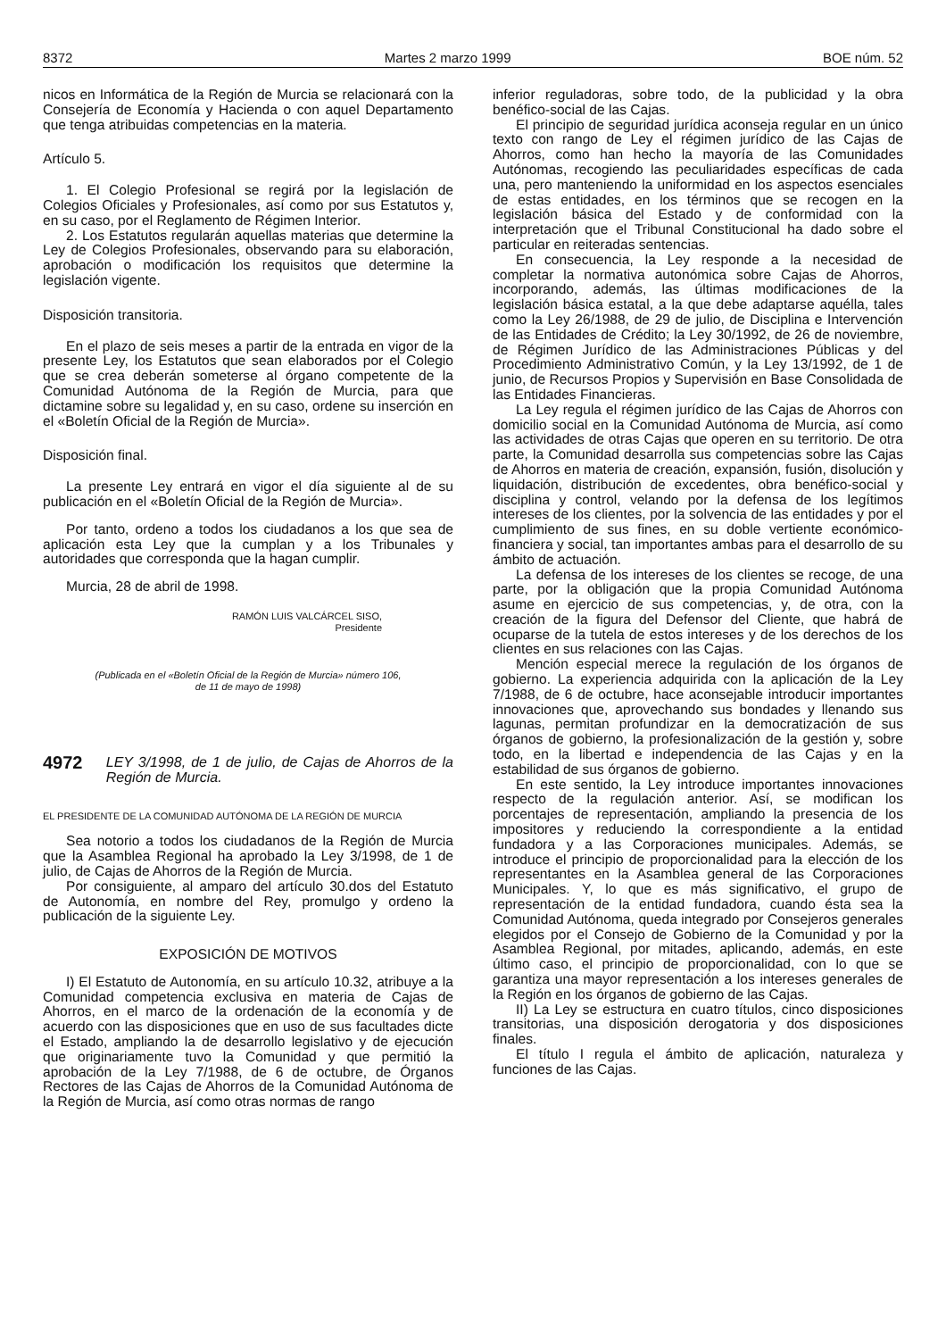8372 Martes 2 marzo 1999 BOE núm. 52
nicos en Informática de la Región de Murcia se relacionará con la Consejería de Economía y Hacienda o con aquel Departamento que tenga atribuidas competencias en la materia.
Artículo 5.
1. El Colegio Profesional se regirá por la legislación de Colegios Oficiales y Profesionales, así como por sus Estatutos y, en su caso, por el Reglamento de Régimen Interior.
2. Los Estatutos regularán aquellas materias que determine la Ley de Colegios Profesionales, observando para su elaboración, aprobación o modificación los requisitos que determine la legislación vigente.
Disposición transitoria.
En el plazo de seis meses a partir de la entrada en vigor de la presente Ley, los Estatutos que sean elaborados por el Colegio que se crea deberán someterse al órgano competente de la Comunidad Autónoma de la Región de Murcia, para que dictamine sobre su legalidad y, en su caso, ordene su inserción en el «Boletín Oficial de la Región de Murcia».
Disposición final.
La presente Ley entrará en vigor el día siguiente al de su publicación en el «Boletín Oficial de la Región de Murcia».
Por tanto, ordeno a todos los ciudadanos a los que sea de aplicación esta Ley que la cumplan y a los Tribunales y autoridades que corresponda que la hagan cumplir.
Murcia, 28 de abril de 1998.
RAMÓN LUIS VALCÁRCEL SISO,
Presidente
(Publicada en el «Boletín Oficial de la Región de Murcia» número 106,
de 11 de mayo de 1998)
4972 LEY 3/1998, de 1 de julio, de Cajas de Ahorros de la Región de Murcia.
EL PRESIDENTE DE LA COMUNIDAD AUTÓNOMA DE LA REGIÓN DE MURCIA
Sea notorio a todos los ciudadanos de la Región de Murcia que la Asamblea Regional ha aprobado la Ley 3/1998, de 1 de julio, de Cajas de Ahorros de la Región de Murcia.
Por consiguiente, al amparo del artículo 30.dos del Estatuto de Autonomía, en nombre del Rey, promulgo y ordeno la publicación de la siguiente Ley.
EXPOSICIÓN DE MOTIVOS
I) El Estatuto de Autonomía, en su artículo 10.32, atribuye a la Comunidad competencia exclusiva en materia de Cajas de Ahorros, en el marco de la ordenación de la economía y de acuerdo con las disposiciones que en uso de sus facultades dicte el Estado, ampliando la de desarrollo legislativo y de ejecución que originariamente tuvo la Comunidad y que permitió la aprobación de la Ley 7/1988, de 6 de octubre, de Órganos Rectores de las Cajas de Ahorros de la Comunidad Autónoma de la Región de Murcia, así como otras normas de rango
inferior reguladoras, sobre todo, de la publicidad y la obra benéfico-social de las Cajas.
El principio de seguridad jurídica aconseja regular en un único texto con rango de Ley el régimen jurídico de las Cajas de Ahorros, como han hecho la mayoría de las Comunidades Autónomas, recogiendo las peculiaridades específicas de cada una, pero manteniendo la uniformidad en los aspectos esenciales de estas entidades, en los términos que se recogen en la legislación básica del Estado y de conformidad con la interpretación que el Tribunal Constitucional ha dado sobre el particular en reiteradas sentencias.
En consecuencia, la Ley responde a la necesidad de completar la normativa autonómica sobre Cajas de Ahorros, incorporando, además, las últimas modificaciones de la legislación básica estatal, a la que debe adaptarse aquélla, tales como la Ley 26/1988, de 29 de julio, de Disciplina e Intervención de las Entidades de Crédito; la Ley 30/1992, de 26 de noviembre, de Régimen Jurídico de las Administraciones Públicas y del Procedimiento Administrativo Común, y la Ley 13/1992, de 1 de junio, de Recursos Propios y Supervisión en Base Consolidada de las Entidades Financieras.
La Ley regula el régimen jurídico de las Cajas de Ahorros con domicilio social en la Comunidad Autónoma de Murcia, así como las actividades de otras Cajas que operen en su territorio. De otra parte, la Comunidad desarrolla sus competencias sobre las Cajas de Ahorros en materia de creación, expansión, fusión, disolución y liquidación, distribución de excedentes, obra benéfico-social y disciplina y control, velando por la defensa de los legítimos intereses de los clientes, por la solvencia de las entidades y por el cumplimiento de sus fines, en su doble vertiente económico-financiera y social, tan importantes ambas para el desarrollo de su ámbito de actuación.
La defensa de los intereses de los clientes se recoge, de una parte, por la obligación que la propia Comunidad Autónoma asume en ejercicio de sus competencias, y, de otra, con la creación de la figura del Defensor del Cliente, que habrá de ocuparse de la tutela de estos intereses y de los derechos de los clientes en sus relaciones con las Cajas.
Mención especial merece la regulación de los órganos de gobierno. La experiencia adquirida con la aplicación de la Ley 7/1988, de 6 de octubre, hace aconsejable introducir importantes innovaciones que, aprovechando sus bondades y llenando sus lagunas, permitan profundizar en la democratización de sus órganos de gobierno, la profesionalización de la gestión y, sobre todo, en la libertad e independencia de las Cajas y en la estabilidad de sus órganos de gobierno.
En este sentido, la Ley introduce importantes innovaciones respecto de la regulación anterior. Así, se modifican los porcentajes de representación, ampliando la presencia de los impositores y reduciendo la correspondiente a la entidad fundadora y a las Corporaciones municipales. Además, se introduce el principio de proporcionalidad para la elección de los representantes en la Asamblea general de las Corporaciones Municipales. Y, lo que es más significativo, el grupo de representación de la entidad fundadora, cuando ésta sea la Comunidad Autónoma, queda integrado por Consejeros generales elegidos por el Consejo de Gobierno de la Comunidad y por la Asamblea Regional, por mitades, aplicando, además, en este último caso, el principio de proporcionalidad, con lo que se garantiza una mayor representación a los intereses generales de la Región en los órganos de gobierno de las Cajas.
II) La Ley se estructura en cuatro títulos, cinco disposiciones transitorias, una disposición derogatoria y dos disposiciones finales.
El título I regula el ámbito de aplicación, naturaleza y funciones de las Cajas.